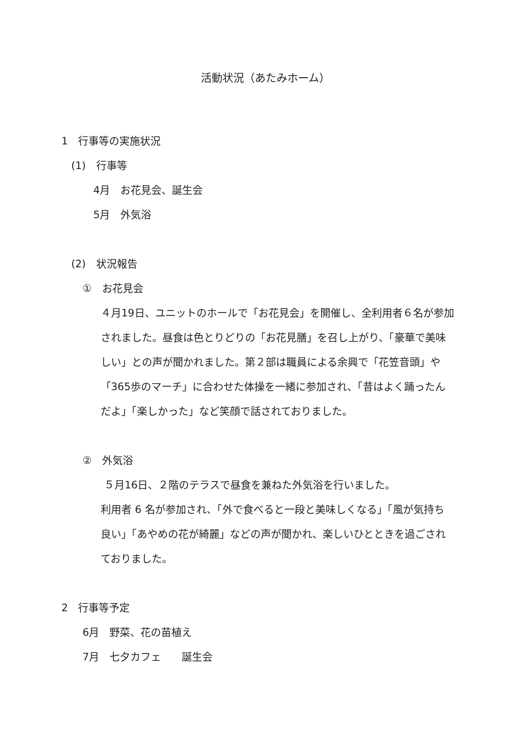活動状況（あたみホーム）
1　行事等の実施状況
(1)　行事等
4月　お花見会、誕生会
5月　外気浴
(2)　状況報告
①　お花見会
４月19日、ユニットのホールで「お花見会」を開催し、全利用者６名が参加されました。昼食は色とりどりの「お花見膳」を召し上がり、「豪華で美味しい」との声が聞かれました。第２部は職員による余興で「花笠音頭」や「365歩のマーチ」に合わせた体操を一緒に参加され、「昔はよく踊ったんだよ」「楽しかった」など笑顔で話されておりました。
②　外気浴
５月16日、２階のテラスで昼食を兼ねた外気浴を行いました。
利用者 6 名が参加され、「外で食べると一段と美味しくなる」「風が気持ち良い」「あやめの花が綺麗」などの声が聞かれ、楽しいひとときを過ごされておりました。
2　行事等予定
6月　野菜、花の苗植え
7月　七夕カフェ　　誕生会